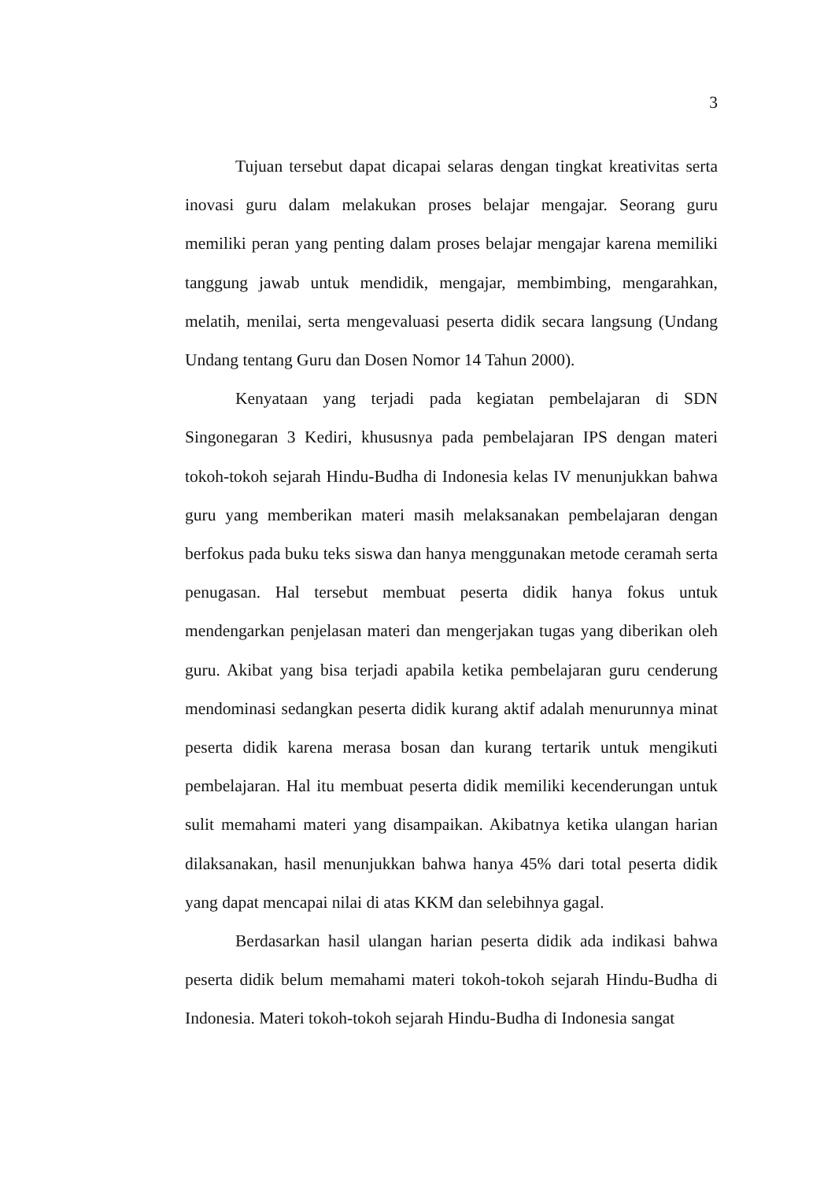3
Tujuan tersebut dapat dicapai selaras dengan tingkat kreativitas serta inovasi guru dalam melakukan proses belajar mengajar. Seorang guru memiliki peran yang penting dalam proses belajar mengajar karena memiliki tanggung jawab untuk mendidik, mengajar, membimbing, mengarahkan, melatih, menilai, serta mengevaluasi peserta didik secara langsung (Undang Undang tentang Guru dan Dosen Nomor 14 Tahun 2000).
Kenyataan yang terjadi pada kegiatan pembelajaran di SDN Singonegaran 3 Kediri, khususnya pada pembelajaran IPS dengan materi tokoh-tokoh sejarah Hindu-Budha di Indonesia kelas IV menunjukkan bahwa guru yang memberikan materi masih melaksanakan pembelajaran dengan berfokus pada buku teks siswa dan hanya menggunakan metode ceramah serta penugasan. Hal tersebut membuat peserta didik hanya fokus untuk mendengarkan penjelasan materi dan mengerjakan tugas yang diberikan oleh guru. Akibat yang bisa terjadi apabila ketika pembelajaran guru cenderung mendominasi sedangkan peserta didik kurang aktif adalah menurunnya minat peserta didik karena merasa bosan dan kurang tertarik untuk mengikuti pembelajaran. Hal itu membuat peserta didik memiliki kecenderungan untuk sulit memahami materi yang disampaikan. Akibatnya ketika ulangan harian dilaksanakan, hasil menunjukkan bahwa hanya 45% dari total peserta didik yang dapat mencapai nilai di atas KKM dan selebihnya gagal.
Berdasarkan hasil ulangan harian peserta didik ada indikasi bahwa peserta didik belum memahami materi tokoh-tokoh sejarah Hindu-Budha di Indonesia. Materi tokoh-tokoh sejarah Hindu-Budha di Indonesia sangat